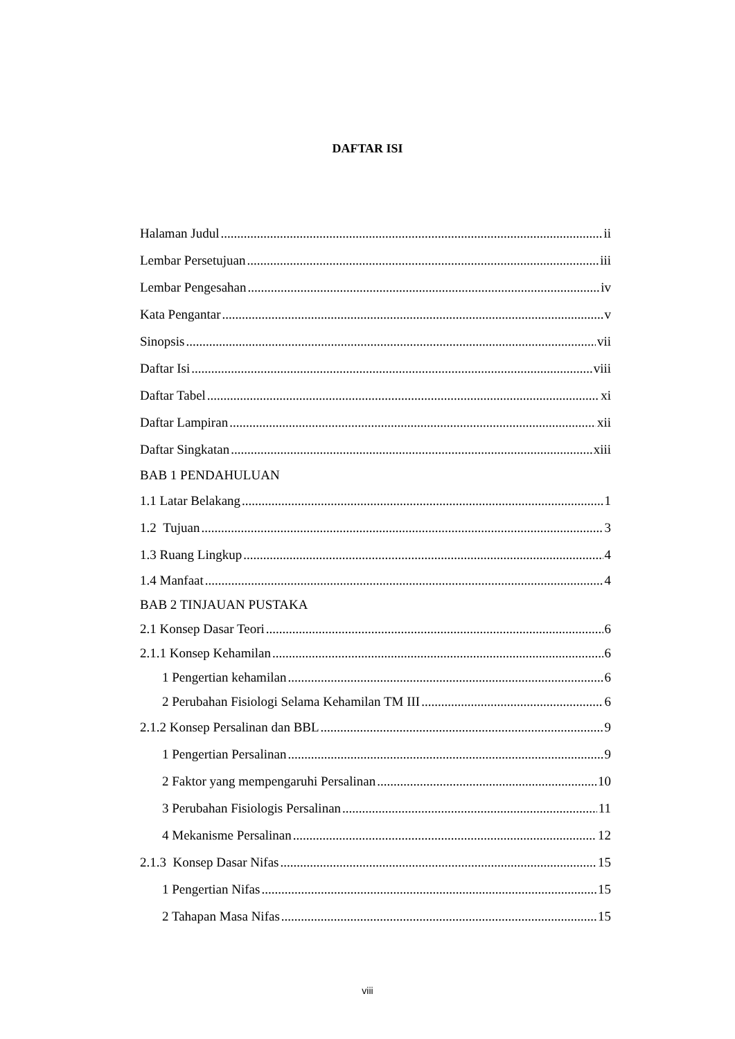DAFTAR ISI
Halaman Judul ii
Lembar Persetujuan iii
Lembar Pengesahan iv
Kata Pengantar v
Sinopsis vii
Daftar Isi viii
Daftar Tabel xi
Daftar Lampiran xii
Daftar Singkatan xiii
BAB 1 PENDAHULUAN
1.1 Latar Belakang 1
1.2 Tujuan 3
1.3 Ruang Lingkup 4
1.4 Manfaat 4
BAB 2 TINJAUAN PUSTAKA
2.1 Konsep Dasar Teori 6
2.1.1 Konsep Kehamilan 6
1 Pengertian kehamilan 6
2 Perubahan Fisiologi Selama Kehamilan TM III 6
2.1.2 Konsep Persalinan dan BBL 9
1 Pengertian Persalinan 9
2 Faktor yang mempengaruhi Persalinan 10
3 Perubahan Fisiologis Persalinan 11
4 Mekanisme Persalinan 12
2.1.3 Konsep Dasar Nifas 15
1 Pengertian Nifas 15
2 Tahapan Masa Nifas 15
viii